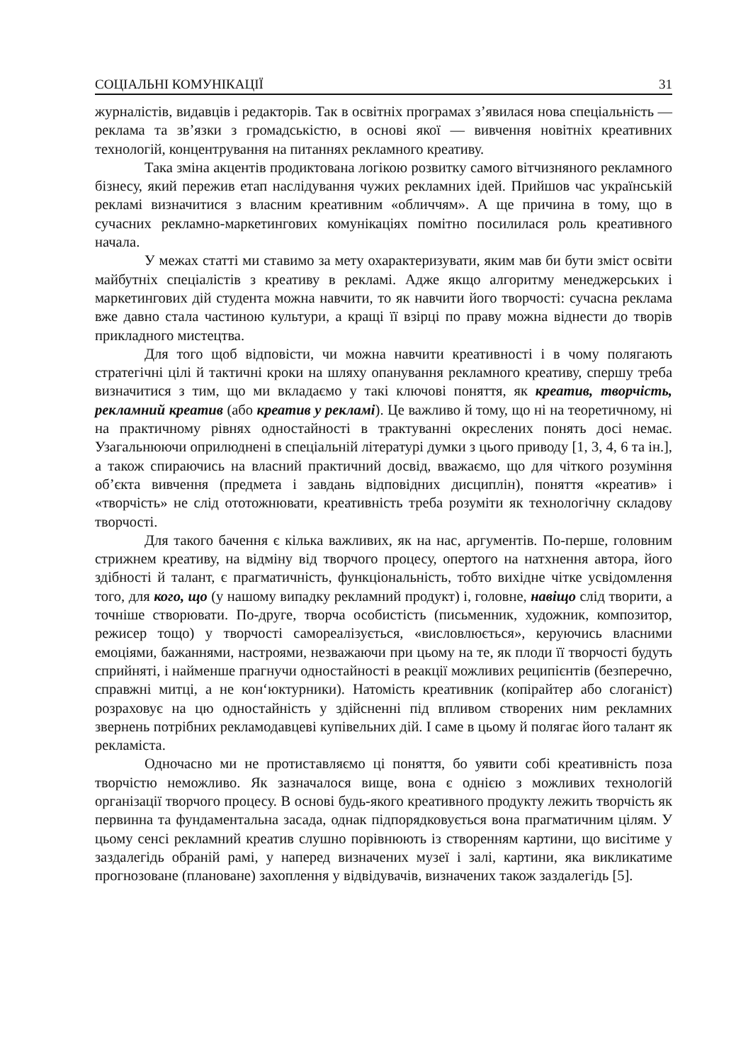СОЦІАЛЬНІ КОМУНІКАЦІЇ 31
журналістів, видавців і редакторів. Так в освітніх програмах з’явилася нова спеціальність — реклама та зв’язки з громадськістю, в основі якої — вивчення новітніх креативних технологій, концентрування на питаннях рекламного креативу.
Така зміна акцентів продиктована логікою розвитку самого вітчизняного рекламного бізнесу, який пережив етап наслідування чужих рекламних ідей. Прийшов час українській рекламі визначитися з власним креативним «обличчям». А ще причина в тому, що в сучасних рекламно-маркетингових комунікаціях помітно посилилася роль креативного начала.
У межах статті ми ставимо за мету охарактеризувати, яким мав би бути зміст освіти майбутніх спеціалістів з креативу в рекламі. Адже якщо алгоритму менеджерських і маркетингових дій студента можна навчити, то як навчити його творчості: сучасна реклама вже давно стала частиною культури, а кращі її взірці по праву можна віднести до творів прикладного мистецтва.
Для того щоб відповісти, чи можна навчити креативності і в чому полягають стратегічні цілі й тактичні кроки на шляху опанування рекламного креативу, спершу треба визначитися з тим, що ми вкладаємо у такі ключові поняття, як креатив, творчість, рекламний креатив (або креатив у рекламі). Це важливо й тому, що ні на теоретичному, ні на практичному рівнях одностайності в трактуванні окреслених понять досі немає. Узагальнюючи оприлюднені в спеціальній літературі думки з цього приводу [1, 3, 4, 6 та ін.], а також спираючись на власний практичний досвід, вважаємо, що для чіткого розуміння об’єкта вивчення (предмета і завдань відповідних дисциплін), поняття «креатив» і «творчість» не слід ототожнювати, креативність треба розуміти як технологічну складову творчості.
Для такого бачення є кілька важливих, як на нас, аргументів. По-перше, головним стрижнем креативу, на відміну від творчого процесу, опертого на натхнення автора, його здібності й талант, є прагматичність, функціональність, тобто вихідне чітке усвідомлення того, для кого, що (у нашому випадку рекламний продукт) і, головне, навіщо слід творити, а точніше створювати. По-друге, творча особистість (письменник, художник, композитор, режисер тощо) у творчості самореалізується, «висловлюється», керуючись власними емоціями, бажаннями, настроями, незважаючи при цьому на те, як плоди її творчості будуть сприйняті, і найменше прагнучи одностайності в реакції можливих реципієнтів (безперечно, справжні митці, а не кон‘юктурники). Натомість креативник (копірайтер або слоганіст) розраховує на цю одностайність у здійсненні під впливом створених ним рекламних звернень потрібних рекламодавцеві купівельних дій. І саме в цьому й полягає його талант як рекламіста.
Одночасно ми не протиставляємо ці поняття, бо уявити собі креативність поза творчістю неможливо. Як зазначалося вище, вона є однією з можливих технологій організації творчого процесу. В основі будь-якого креативного продукту лежить творчість як первинна та фундаментальна засада, однак підпорядковується вона прагматичним цілям. У цьому сенсі рекламний креатив слушно порівнюють із створенням картини, що висітиме у заздалегідь обраній рамі, у наперед визначених музеї і залі, картини, яка викликатиме прогнозоване (плановане) захоплення у відвідувачів, визначених також заздалегідь [5].